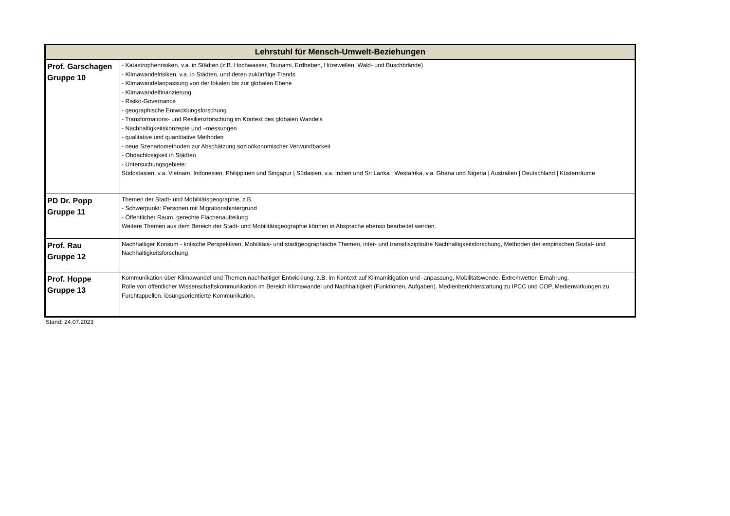| Lehrstuhl für Mensch-Umwelt-Beziehungen | |
| --- | --- |
| Prof. Garschagen Gruppe 10 | - Katastrophenrisiken, v.a. in Städten (z.B. Hochwasser, Tsunami, Erdbeben, Hitzewellen, Wald- und Buschbrände) - Klimawandelrisiken, v.a. in Städten, und deren zukünftige Trends - Klimawandelanpassung von der lokalen bis zur globalen Ebene - Klimawandelfinanzierung - Risiko-Governance - geographische Entwicklungsforschung - Transformations- und Resilienzforschung im Kontext des globalen Wandels - Nachhaltigkeitskonzepte und –messungen - qualitative und quantitative Methoden - neue Szenariomethoden zur Abschätzung sozioökonomischer Verwundbarkeit - Obdachlosigkeit in Städten - Untersuchungsgebiete: Südostasien, v.a. Vietnam, Indonesien, Philippinen und Singapur / Südasien, v.a. Indien und Sri Lanka / Westafrika, v.a. Ghana und Nigeria / Australien / Deutschland / Küstenräume |
| PD Dr. Popp Gruppe 11 | Themen der Stadt- und Mobilitätsgeographie, z.B. - Schwerpunkt: Personen mit Migrationshintergrund - Öffentlicher Raum, gerechte Flächenaufteilung Weitere Themen aus dem Bereich der Stadt- und Mobilitätsgeographie können in Absprache ebenso bearbeitet werden. |
| Prof. Rau Gruppe 12 | Nachhaltiger Konsum - kritische Perspektiven, Mobilitäts- und stadtgeographische Themen, inter- und transdisziplinäre Nachhaltigkeitsforschung, Methoden der empirischen Sozial- und Nachhaltigkeitsforschung |
| Prof. Hoppe Gruppe 13 | Kommunikation über Klimawandel und Themen nachhaltiger Entwicklung, z.B. im Kontext auf Klimamitigation und -anpassung, Mobilitätswende, Extremwetter, Ernährung. Rolle von öffentlicher Wissenschaftskommunikation im Bereich Klimawandel und Nachhaltigkeit (Funktionen, Aufgaben). Medienberichterstattung zu IPCC und COP, Medienwirkungen zu Furchtappellen, lösungsorientierte Kommunikation. |
Stand: 24.07.2023